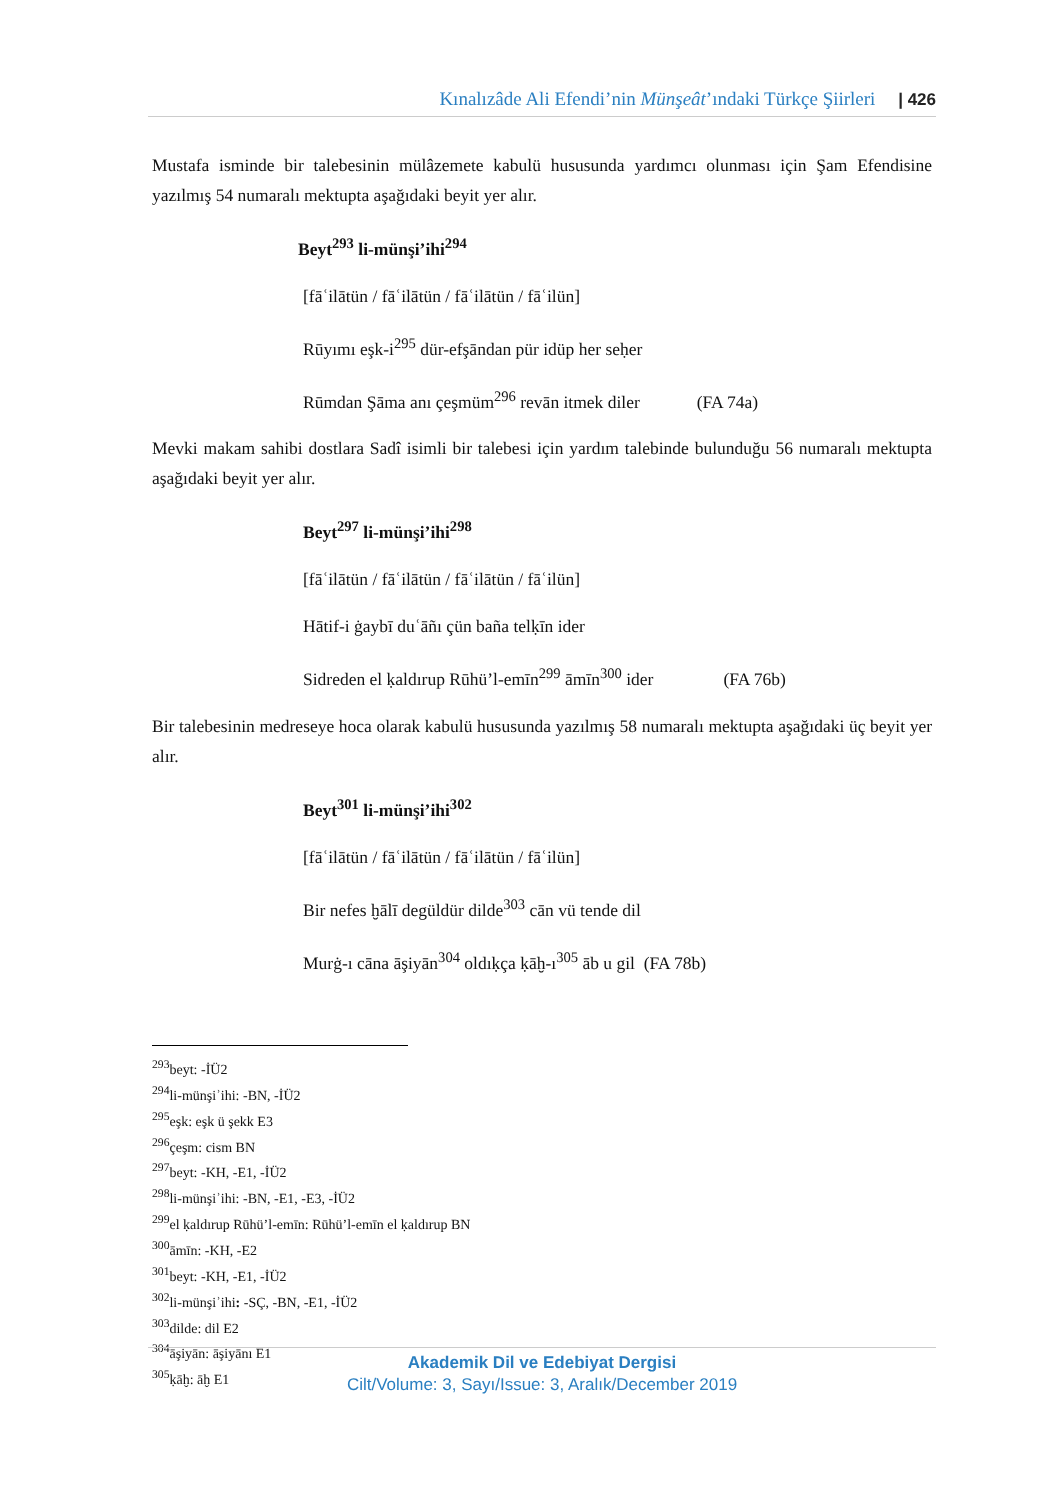Kınalızâde Ali Efendi’nin Münşeât’ındaki Türkçe Şiirleri | 426
Mustafa isminde bir talebesinin mülâzemete kabulü hususunda yardımcı olunması için Şam Efendisine yazılmış 54 numaralı mektupta aşağıdaki beyit yer alır.
Beyt<sup>293</sup> li-münşi’ihi<sup>294</sup>
[fāʿilātün / fāʿilātün / fāʿilātün / fāʿilün]
Rūyımı eşk-i<sup>295</sup> dür-efşāndan pür idüp her seḥer
Rūmdan Şāma anı çeşmüm<sup>296</sup> revān itmek diler (FA 74a)
Mevki makam sahibi dostlara Sadî isimli bir talebesi için yardım talebinde bulunduğu 56 numaralı mektupta aşağıdaki beyit yer alır.
Beyt<sup>297</sup> li-münşi’ihi<sup>298</sup>
[fāʿilātün / fāʿilātün / fāʿilātün / fāʿilün]
Hātif-i ġaybī duʿāñı çün baña telḳīn ider
Sidreden el ḳaldırup Rūhü’l-emīn<sup>299</sup> āmīn<sup>300</sup> ider (FA 76b)
Bir talebesinin medreseye hoca olarak kabulü hususunda yazılmış 58 numaralı mektupta aşağıdaki üç beyit yer alır.
Beyt<sup>301</sup> li-münşi’ihi<sup>302</sup>
[fāʿilātün / fāʿilātün / fāʿilātün / fāʿilün]
Bir nefes ḫālī degüldür dilde<sup>303</sup> cān vü tende dil
Murġ-ı cāna āşiyān<sup>304</sup> oldıḳça ḳāḫ-ı<sup>305</sup> āb u gil (FA 78b)
<sup>293</sup> beyt: -İÜ2
<sup>294</sup> li-münşiʾihi: -BN, -İÜ2
<sup>295</sup> eşk: eşk ü şekk E3
<sup>296</sup> çeşm: cism BN
<sup>297</sup> beyt: -KH, -E1, -İÜ2
<sup>298</sup> li-münşiʾihi: -BN, -E1, -E3, -İÜ2
<sup>299</sup> el ḳaldırup Rūhü’l-emīn: Rūhü’l-emīn el ḳaldırup BN
<sup>300</sup> āmīn: -KH, -E2
<sup>301</sup> beyt: -KH, -E1, -İÜ2
<sup>302</sup> li-münşiʾihi: -SÇ, -BN, -E1, -İÜ2
<sup>303</sup> dilde: dil E2
<sup>304</sup> āşiyān: āşiyānı E1
<sup>305</sup> ḳāḫ: āḫ E1
Akademik Dil ve Edebiyat Dergisi
Cilt/Volume: 3, Sayı/Issue: 3, Aralık/December 2019